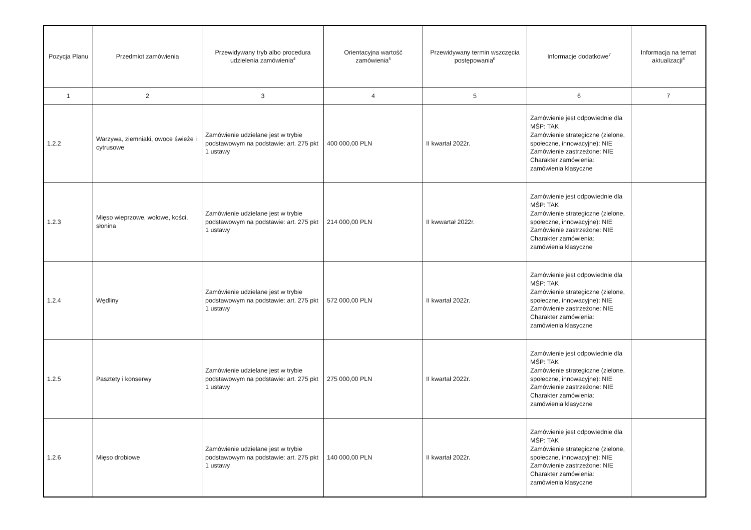| Pozycja Planu | Przedmiot zamówienia | Przewidywany tryb albo procedura udzielenia zamówienia<sup>4</sup> | Orientacyjna wartość zamówienia<sup>5</sup> | Przewidywany termin wszczęcia postępowania<sup>6</sup> | Informacje dodatkowe<sup>7</sup> | Informacja na temat aktualizacji<sup>8</sup> |
| --- | --- | --- | --- | --- | --- | --- |
| 1 | 2 | 3 | 4 | 5 | 6 | 7 |
| 1.2.2 | Warzywa, ziemniaki, owoce świeże i cytrusowe | Zamówienie udzielane jest w trybie podstawowym na podstawie: art. 275 pkt 1 ustawy | 400 000,00 PLN | II kwartał 2022r. | Zamówienie jest odpowiednie dla MŚP: TAK Zamówienie strategiczne (zielone, społeczne, innowacyjne): NIE Zamówienie zastrzeżone: NIE Charakter zamówienia: zamówienia klasyczne | |
| 1.2.3 | Mięso wieprzowe, wołowe, kości, słonina | Zamówienie udzielane jest w trybie podstawowym na podstawie: art. 275 pkt 1 ustawy | 214 000,00 PLN | II kwwartał 2022r. | Zamówienie jest odpowiednie dla MŚP: TAK Zamówienie strategiczne (zielone, społeczne, innowacyjne): NIE Zamówienie zastrzeżone: NIE Charakter zamówienia: zamówienia klasyczne | |
| 1.2.4 | Wędliny | Zamówienie udzielane jest w trybie podstawowym na podstawie: art. 275 pkt 1 ustawy | 572 000,00 PLN | II kwartał 2022r. | Zamówienie jest odpowiednie dla MŚP: TAK Zamówienie strategiczne (zielone, społeczne, innowacyjne): NIE Zamówienie zastrzeżone: NIE Charakter zamówienia: zamówienia klasyczne | |
| 1.2.5 | Pasztety i konserwy | Zamówienie udzielane jest w trybie podstawowym na podstawie: art. 275 pkt 1 ustawy | 275 000,00 PLN | II kwartał 2022r. | Zamówienie jest odpowiednie dla MŚP: TAK Zamówienie strategiczne (zielone, społeczne, innowacyjne): NIE Zamówienie zastrzeżone: NIE Charakter zamówienia: zamówienia klasyczne | |
| 1.2.6 | Mięso drobiowe | Zamówienie udzielane jest w trybie podstawowym na podstawie: art. 275 pkt 1 ustawy | 140 000,00 PLN | II kwartał 2022r. | Zamówienie jest odpowiednie dla MŚP: TAK Zamówienie strategiczne (zielone, społeczne, innowacyjne): NIE Zamówienie zastrzeżone: NIE Charakter zamówienia: zamówienia klasyczne | |